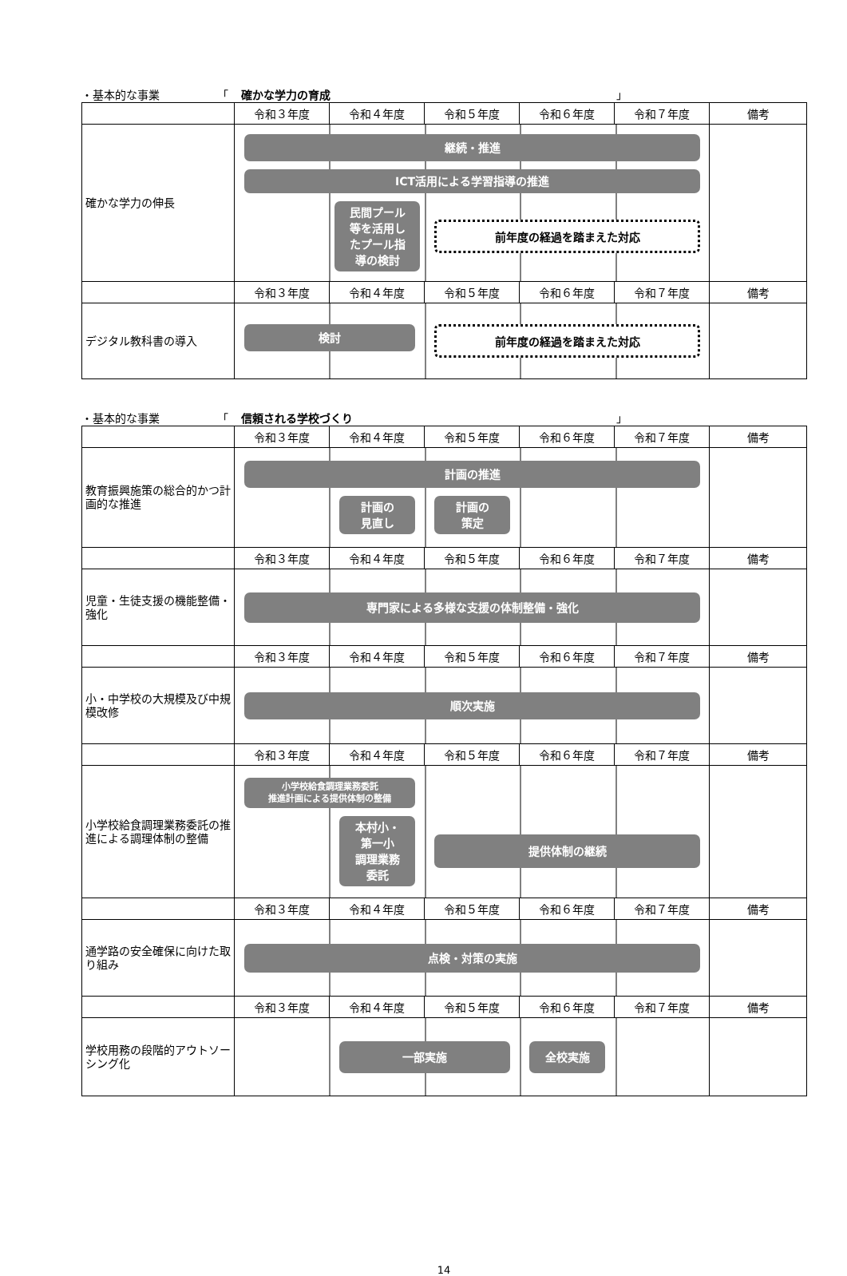・基本的な事業 「 確かな学力の育成 」
| | 令和３年度 | 令和４年度 | 令和５年度 | 令和６年度 | 令和７年度 | 備考 |
| 確かな学力の伸長 | 継続・推進 ICT活用による学習指導の推進 民間プール 等を活用し たプール指 導の検討 前年度の経過を踏まえた対応 | | | | | |
| | 令和３年度 | 令和４年度 | 令和５年度 | 令和６年度 | 令和７年度 | 備考 |
| デジタル教科書の導入 | 検討 前年度の経過を踏まえた対応 | | | | | |
・基本的な事業 「 信頼される学校づくり 」
| | 令和３年度 | 令和４年度 | 令和５年度 | 令和６年度 | 令和７年度 | 備考 |
| 教育振興施策の総合的かつ計画的な推進 | 計画の推進 計画の 見直し 計画の 策定 | | | | | |
| | 令和３年度 | 令和４年度 | 令和５年度 | 令和６年度 | 令和７年度 | 備考 |
| 児童・生徒支援の機能整備・強化 | 専門家による多様な支援の体制整備・強化 | | | | | |
| | 令和３年度 | 令和４年度 | 令和５年度 | 令和６年度 | 令和７年度 | 備考 |
| 小・中学校の大規模及び中規模改修 | 順次実施 | | | | | |
| | 令和３年度 | 令和４年度 | 令和５年度 | 令和６年度 | 令和７年度 | 備考 |
| 小学校給食調理業務委託の推進による調理体制の整備 | 小学校給食調理業務委託 推進計画による提供体制の整備 本村小・ 第一小 調理業務 委託 提供体制の継続 | | | | | |
| | 令和３年度 | 令和４年度 | 令和５年度 | 令和６年度 | 令和７年度 | 備考 |
| 通学路の安全確保に向けた取り組み | 点検・対策の実施 | | | | | |
| | 令和３年度 | 令和４年度 | 令和５年度 | 令和６年度 | 令和７年度 | 備考 |
| 学校用務の段階的アウトソーシング化 | 一部実施 全校実施 | | | | | |
14